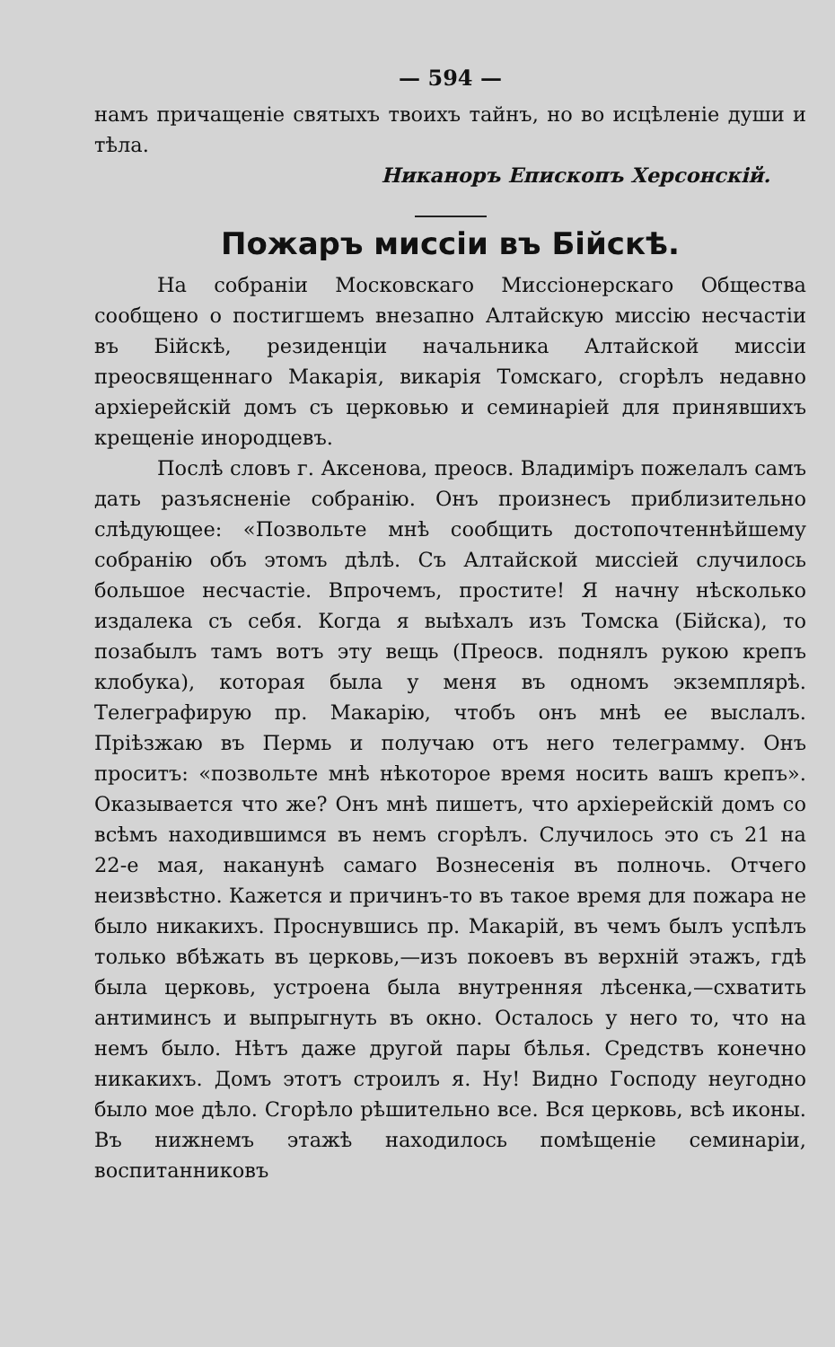— 594 —
намъ причащеніе святыхъ твоихъ тайнъ, но во исцѣленіе души и тѣла.
Никаноръ Епископъ Херсонскій.
Пожаръ миссіи въ Бійскѣ.
На собраніи Московскаго Миссіонерскаго Общества сообщено о постигшемъ внезапно Алтайскую миссію несчастіи въ Бійскѣ, резиденціи начальника Алтайской миссіи преосвященнаго Макарія, викарія Томскаго, сгорѣлъ недавно архіерейскій домъ съ церковью и семинаріей для принявшихъ крещеніе инородцевъ.
Послѣ словъ г. Аксенова, преосв. Владиміръ пожелалъ самъ дать разъясненіе собранію. Онъ произнесъ приблизительно слѣдующее: «Позвольте мнѣ сообщить достопочтеннѣйшему собранію объ этомъ дѣлѣ. Съ Алтайской миссіей случилось большое несчастіе. Впрочемъ, простите! Я начну нѣсколько издалека съ себя. Когда я выѣхалъ изъ Томска (Бійска), то позабылъ тамъ вотъ эту вещь (Преосв. поднялъ рукою крепъ клобука), которая была у меня въ одномъ экземплярѣ. Телеграфирую пр. Макарію, чтобъ онъ мнѣ ее выслалъ. Пріѣзжаю въ Пермь и получаю отъ него телеграмму. Онъ проситъ: «позвольте мнѣ нѣкоторое время носить вашъ крепъ». Оказывается что же? Онъ мнѣ пишетъ, что архіерейскій домъ со всѣмъ находившимся въ немъ сгорѣлъ. Случилось это съ 21 на 22-е мая, наканунѣ самаго Вознесенія въ полночь. Отчего неизвѣстно. Кажется и причинъ-то въ такое время для пожара не было никакихъ. Проснувшись пр. Макарій, въ чемъ былъ успѣлъ только вбѣжать въ церковь,—изъ покоевъ въ верхній этажъ, гдѣ была церковь, устроена была внутренняя лѣсенка,—схватить антиминсъ и выпрыгнуть въ окно. Осталось у него то, что на немъ было. Нѣтъ даже другой пары бѣлья. Средствъ конечно никакихъ. Домъ этотъ строилъ я. Ну! Видно Господу неугодно было мое дѣло. Сгорѣло рѣшительно все. Вся церковь, всѣ иконы. Въ нижнемъ этажѣ находилось помѣщеніе семинаріи, воспитанниковъ